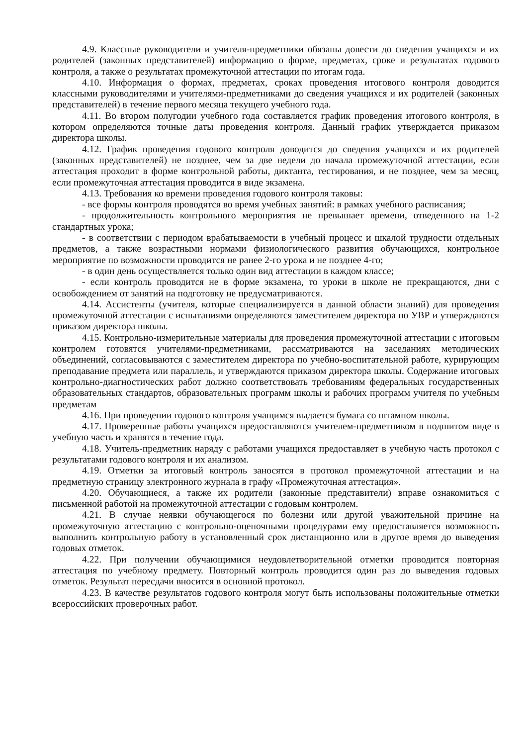4.9. Классные руководители и учителя-предметники обязаны довести до сведения учащихся и их родителей (законных представителей) информацию о форме, предметах, сроке и результатах годового контроля, а также о результатах промежуточной аттестации по итогам года.
4.10. Информация о формах, предметах, сроках проведения итогового контроля доводится классными руководителями и учителями-предметниками до сведения учащихся и их родителей (законных представителей) в течение первого месяца текущего учебного года.
4.11. Во втором полугодии учебного года составляется график проведения итогового контроля, в котором определяются точные даты проведения контроля. Данный график утверждается приказом директора школы.
4.12. График проведения годового контроля доводится до сведения учащихся и их родителей (законных представителей) не позднее, чем за две недели до начала промежуточной аттестации, если аттестация проходит в форме контрольной работы, диктанта, тестирования, и не позднее, чем за месяц, если промежуточная аттестация проводится в виде экзамена.
4.13. Требования ко времени проведения годового контроля таковы:
- все формы контроля проводятся во время учебных занятий: в рамках учебного расписания;
- продолжительность контрольного мероприятия не превышает времени, отведенного на 1-2 стандартных урока;
- в соответствии с периодом врабатываемости в учебный процесс и шкалой трудности отдельных предметов, а также возрастными нормами физиологического развития обучающихся, контрольное мероприятие по возможности проводится не ранее 2-го урока и не позднее 4-го;
- в один день осуществляется только один вид аттестации в каждом классе;
- если контроль проводится не в форме экзамена, то уроки в школе не прекращаются, дни с освобождением от занятий на подготовку не предусматриваются.
4.14. Ассистенты (учителя, которые специализируется в данной области знаний) для проведения промежуточной аттестации с испытаниями определяются заместителем директора по УВР и утверждаются приказом директора школы.
4.15. Контрольно-измерительные материалы для проведения промежуточной аттестации с итоговым контролем готовятся учителями-предметниками, рассматриваются на заседаниях методических объединений, согласовываются с заместителем директора по учебно-воспитательной работе, курирующим преподавание предмета или параллель, и утверждаются приказом директора школы. Содержание итоговых контрольно-диагностических работ должно соответствовать требованиям федеральных государственных образовательных стандартов, образовательных программ школы и рабочих программ учителя по учебным предметам
4.16. При проведении годового контроля учащимся выдается бумага со штампом школы.
4.17. Проверенные работы учащихся предоставляются учителем-предметником в подшитом виде в учебную часть и хранятся в течение года.
4.18. Учитель-предметник наряду с работами учащихся предоставляет в учебную часть протокол с результатами годового контроля и их анализом.
4.19. Отметки за итоговый контроль заносятся в протокол промежуточной аттестации и на предметную страницу электронного журнала в графу «Промежуточная аттестация».
4.20. Обучающиеся, а также их родители (законные представители) вправе ознакомиться с письменной работой на промежуточной аттестации с годовым контролем.
4.21. В случае неявки обучающегося по болезни или другой уважительной причине на промежуточную аттестацию с контрольно-оценочными процедурами ему предоставляется возможность выполнить контрольную работу в установленный срок дистанционно или в другое время до выведения годовых отметок.
4.22. При получении обучающимися неудовлетворительной отметки проводится повторная аттестация по учебному предмету. Повторный контроль проводится один раз до выведения годовых отметок. Результат пересдачи вносится в основной протокол.
4.23. В качестве результатов годового контроля могут быть использованы положительные отметки всероссийских проверочных работ.